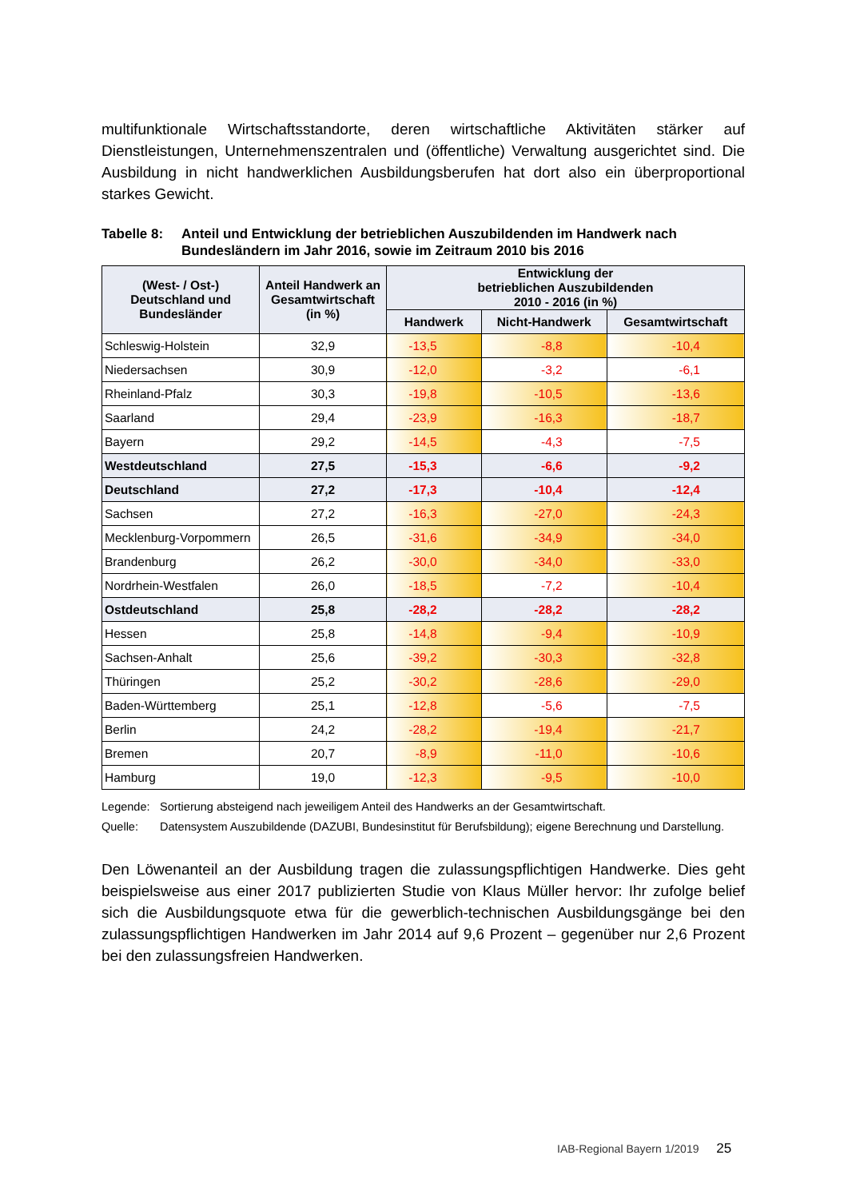multifunktionale Wirtschaftsstandorte, deren wirtschaftliche Aktivitäten stärker auf Dienstleistungen, Unternehmenszentralen und (öffentliche) Verwaltung ausgerichtet sind. Die Ausbildung in nicht handwerklichen Ausbildungsberufen hat dort also ein überproportional starkes Gewicht.
Tabelle 8: Anteil und Entwicklung der betrieblichen Auszubildenden im Handwerk nach Bundesländern im Jahr 2016, sowie im Zeitraum 2010 bis 2016
| (West- / Ost-) Deutschland und Bundesländer | Anteil Handwerk an Gesamtwirtschaft (in %) | Entwicklung der betrieblichen Auszubildenden 2010 - 2016 (in %) | | |
| --- | --- | --- | --- | --- |
| | | Handwerk | Nicht-Handwerk | Gesamtwirtschaft |
| Schleswig-Holstein | 32,9 | -13,5 | -8,8 | -10,4 |
| Niedersachsen | 30,9 | -12,0 | -3,2 | -6,1 |
| Rheinland-Pfalz | 30,3 | -19,8 | -10,5 | -13,6 |
| Saarland | 29,4 | -23,9 | -16,3 | -18,7 |
| Bayern | 29,2 | -14,5 | -4,3 | -7,5 |
| Westdeutschland | 27,5 | -15,3 | -6,6 | -9,2 |
| Deutschland | 27,2 | -17,3 | -10,4 | -12,4 |
| Sachsen | 27,2 | -16,3 | -27,0 | -24,3 |
| Mecklenburg-Vorpommern | 26,5 | -31,6 | -34,9 | -34,0 |
| Brandenburg | 26,2 | -30,0 | -34,0 | -33,0 |
| Nordrhein-Westfalen | 26,0 | -18,5 | -7,2 | -10,4 |
| Ostdeutschland | 25,8 | -28,2 | -28,2 | -28,2 |
| Hessen | 25,8 | -14,8 | -9,4 | -10,9 |
| Sachsen-Anhalt | 25,6 | -39,2 | -30,3 | -32,8 |
| Thüringen | 25,2 | -30,2 | -28,6 | -29,0 |
| Baden-Württemberg | 25,1 | -12,8 | -5,6 | -7,5 |
| Berlin | 24,2 | -28,2 | -19,4 | -21,7 |
| Bremen | 20,7 | -8,9 | -11,0 | -10,6 |
| Hamburg | 19,0 | -12,3 | -9,5 | -10,0 |
Legende: Sortierung absteigend nach jeweiligem Anteil des Handwerks an der Gesamtwirtschaft.
Quelle: Datensystem Auszubildende (DAZUBI, Bundesinstitut für Berufsbildung); eigene Berechnung und Darstellung.
Den Löwenanteil an der Ausbildung tragen die zulassungspflichtigen Handwerke. Dies geht beispielsweise aus einer 2017 publizierten Studie von Klaus Müller hervor: Ihr zufolge belief sich die Ausbildungsquote etwa für die gewerblich-technischen Ausbildungsgänge bei den zulassungspflichtigen Handwerken im Jahr 2014 auf 9,6 Prozent – gegenüber nur 2,6 Prozent bei den zulassungsfreien Handwerken.
IAB-Regional Bayern 1/2019 25